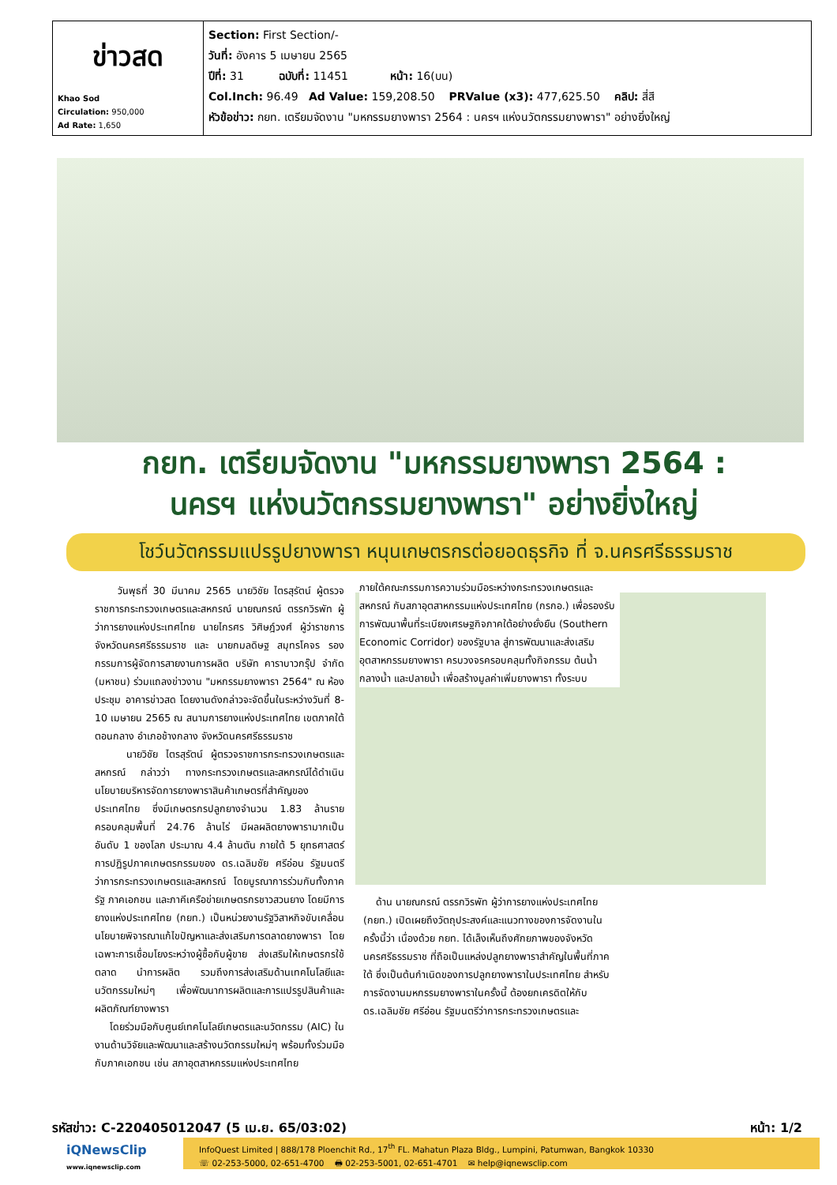| ข่าวสด Khao Sod Circulation: 950,000 Ad Rate: 1,650 | Section: First Section/- วันที่: อังคาร 5 เมษายน 2565 ปีที่: 31 ฉบับที่: 11451 หน้า: 16(บน) Col.Inch: 96.49 Ad Value: 159,208.50 PRValue (x3): 477,625.50 คลิป: สี่สี หัวข้อข่าว: กยท. เตรียมจัดงาน "มหกรรมยางพารา 2564 : นครฯ แห่งนวัตกรรมยางพารา" อย่างยิ่งใหญ่ |
กยท. เตรียมจัดงาน "มหกรรมยางพารา 2564 :
นครฯ แห่งนวัตกรรมยางพารา" อย่างยิ่งใหญ่
โชว์นวัตกรรมแปรรูปยางพารา หนุนเกษตรกรต่อยอดธุรกิจ ที่ จ.นครศรีธรรมราช
วันพุธที่ 30 มีนาคม 2565 นายวิชัย ไตรสุรัตน์ ผู้ตรวจราชการกระทรวงเกษตรและสหกรณ์ นายณกรณ์ ตรรกวิรพัท ผู้ว่าการยางแห่งประเทศไทย นายไกรศร วิศิษฎ์วงศ์ ผู้ว่าราชการจังหวัดนครศรีธรรมราช และ นายกมลดิษฐ สมุทรโคจร รองกรรมการผู้จัดการสายงานการผลิต บริษัท คาราบาวกรุ๊ป จำกัด (มหาชน) ร่วมแถลงข่าวงาน "มหกรรมยางพารา 2564" ณ ห้องประชุม อาคารข่าวสด โดยงานดังกล่าวจะจัดขึ้นในระหว่างวันที่ 8-10 เมษายน 2565 ณ สนามการยางแห่งประเทศไทย เขตภาคใต้ตอนกลาง อำเภอช้างกลาง จังหวัดนครศรีธรรมราช
นายวิชัย ไตรสุรัตน์ ผู้ตรวจราชการกระทรวงเกษตรและสหกรณ์ กล่าวว่า ทางกระทรวงเกษตรและสหกรณ์ได้ดำเนินนโยบายบริหารจัดการยางพาราสินค้าเกษตรที่สำคัญของประเทศไทย ซึ่งมีเกษตรกรปลูกยางจำนวน 1.83 ล้านราย ครอบคลุมพื้นที่ 24.76 ล้านไร่ มีผลผลิตยางพารามากเป็นอันดับ 1 ของโลก ประมาณ 4.4 ล้านตัน ภายใต้ 5 ยุทธศาสตร์การปฏิรูปภาคเกษตรกรรมของ ดร.เฉลิมชัย ศรีอ่อน รัฐมนตรีว่าการกระทรวงเกษตรและสหกรณ์ โดยบูรณาการร่วมกับทั้งภาครัฐ ภาคเอกชน และภาคีเครือข่ายเกษตรกรชาวสวนยาง โดยมีการยางแห่งประเทศไทย (กยท.) เป็นหน่วยงานรัฐวิสาหกิจขับเคลื่อนนโยบายพิจารณาแก้ไขปัญหาและส่งเสริมการตลาดยางพารา โดยเฉพาะการเชื่อมโยงระหว่างผู้ซื้อกับผู้ขาย ส่งเสริมให้เกษตรกรใช้ตลาด นำการผลิต รวมถึงการส่งเสริมด้านเทคโนโลยีและนวัตกรรมใหม่ๆ เพื่อพัฒนาการผลิตและการแปรรูปสินค้าและผลิตภัณฑ์ยางพารา
โดยร่วมมือกับศูนย์เทคโนโลยีเกษตรและนวัตกรรม (AIC) ในงานด้านวิจัยและพัฒนาและสร้างนวัตกรรมใหม่ๆ พร้อมทั้งร่วมมือกับภาคเอกชน เช่น สภาอุตสาหกรรมแห่งประเทศไทย
ภายใต้คณะกรรมการความร่วมมือระหว่างกระทรวงเกษตรและสหกรณ์ กับสภาอุตสาหกรรมแห่งประเทศไทย (กรกอ.) เพื่อรองรับการพัฒนาพื้นที่ระเบียงเศรษฐกิจภาคใต้อย่างยั่งยืน (Southern Economic Corridor) ของรัฐบาล สู่การพัฒนาและส่งเสริมอุตสาหกรรมยางพารา ครบวงจรครอบคลุมทั้งกิจกรรม ต้นน้ำ กลางน้ำ และปลายน้ำ เพื่อสร้างมูลค่าเพิ่มยางพารา ทั้งระบบ
ด้าน นายณกรณ์ ตรรกวิรพัท ผู้ว่าการยางแห่งประเทศไทย (กยท.) เปิดเผยถึงวัตถุประสงค์และแนวทางของการจัดงานในครั้งนี้ว่า เนื่องด้วย กยท. ได้เล็งเห็นถึงศักยภาพของจังหวัดนครศรีธรรมราช ที่ถือเป็นแหล่งปลูกยางพาราสำคัญในพื้นที่ภาคใต้ ซึ่งเป็นต้นกำเนิดของการปลูกยางพาราในประเทศไทย สำหรับการจัดงานมหกรรมยางพาราในครั้งนี้ ต้องยกเครดิตให้กับ ดร.เฉลิมชัย ศรีอ่อน รัฐมนตรีว่าการกระทรวงเกษตรและ
รหัสข่าว: C-220405012047 (5 เม.ย. 65/03:02) หน้า: 1/2
iQNewsClip
www.iqnewsclip.com
InfoQuest Limited | 888/178 Ploenchit Rd., 17<sup>th</sup> FL. Mahatun Plaza Bldg., Lumpini, Patumwan, Bangkok 10330
☏ 02-253-5000, 02-651-4700 🖶 02-253-5001, 02-651-4701 ✉ help@iqnewsclip.com